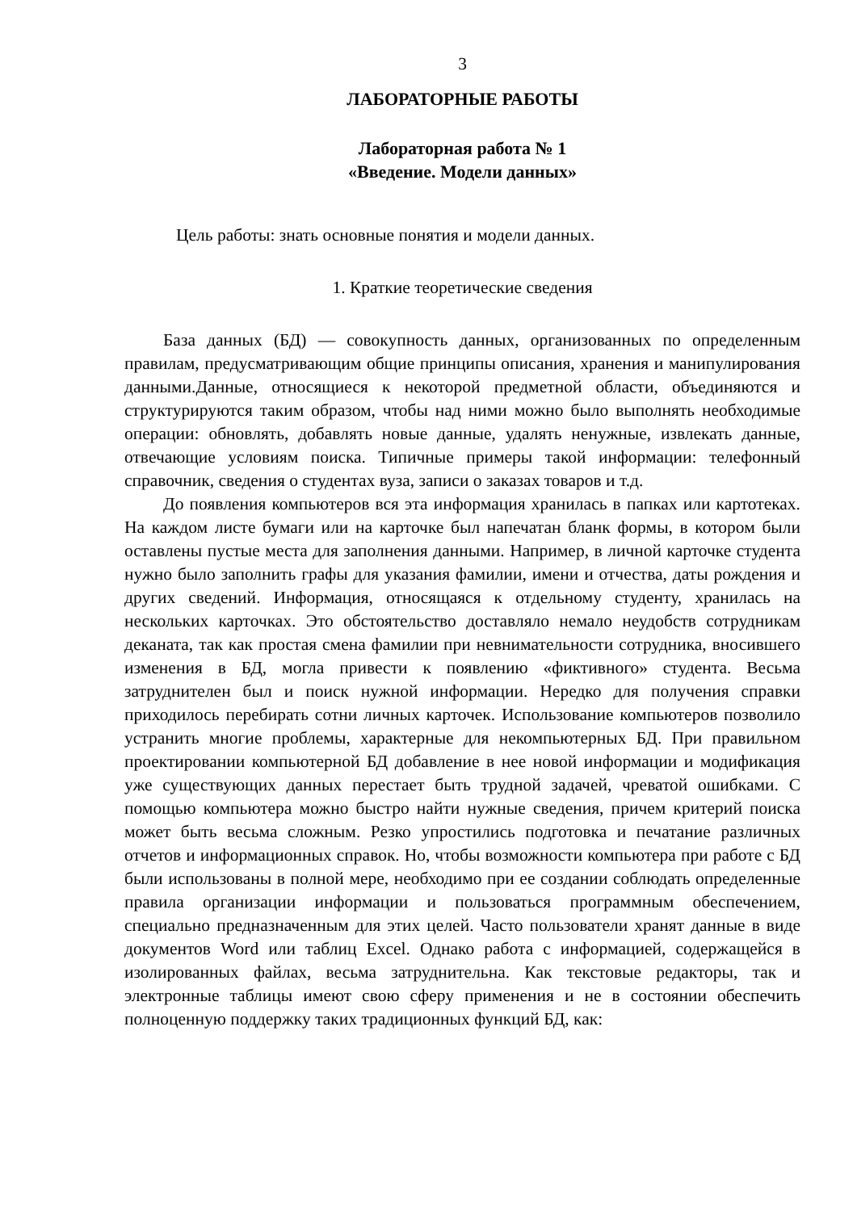3
ЛАБОРАТОРНЫЕ РАБОТЫ
Лабораторная работа № 1
«Введение. Модели данных»
Цель работы: знать основные понятия и модели данных.
1. Краткие теоретические сведения
База данных (БД) — совокупность данных, организованных по определенным правилам, предусматривающим общие принципы описания, хранения и манипулирования данными.Данные, относящиеся к некоторой предметной области, объединяются и структурируются таким образом, чтобы над ними можно было выполнять необходимые операции: обновлять, добавлять новые данные, удалять ненужные, извлекать данные, отвечающие условиям поиска. Типичные примеры такой информации: телефонный справочник, сведения о студентах вуза, записи о заказах товаров и т.д.
До появления компьютеров вся эта информация хранилась в папках или картотеках. На каждом листе бумаги или на карточке был напечатан бланк формы, в котором были оставлены пустые места для заполнения данными. Например, в личной карточке студента нужно было заполнить графы для указания фамилии, имени и отчества, даты рождения и других сведений. Информация, относящаяся к отдельному студенту, хранилась на нескольких карточках. Это обстоятельство доставляло немало неудобств сотрудникам деканата, так как простая смена фамилии при невнимательности сотрудника, вносившего изменения в БД, могла привести к появлению «фиктивного» студента. Весьма затруднителен был и поиск нужной информации. Нередко для получения справки приходилось перебирать сотни личных карточек. Использование компьютеров позволило устранить многие проблемы, характерные для некомпьютерных БД. При правильном проектировании компьютерной БД добавление в нее новой информации и модификация уже существующих данных перестает быть трудной задачей, чреватой ошибками. С помощью компьютера можно быстро найти нужные сведения, причем критерий поиска может быть весьма сложным. Резко упростились подготовка и печатание различных отчетов и информационных справок. Но, чтобы возможности компьютера при работе с БД были использованы в полной мере, необходимо при ее создании соблюдать определенные правила организации информации и пользоваться программным обеспечением, специально предназначенным для этих целей. Часто пользователи хранят данные в виде документов Word или таблиц Excel. Однако работа с информацией, содержащейся в изолированных файлах, весьма затруднительна. Как текстовые редакторы, так и электронные таблицы имеют свою сферу применения и не в состоянии обеспечить полноценную поддержку таких традиционных функций БД, как: